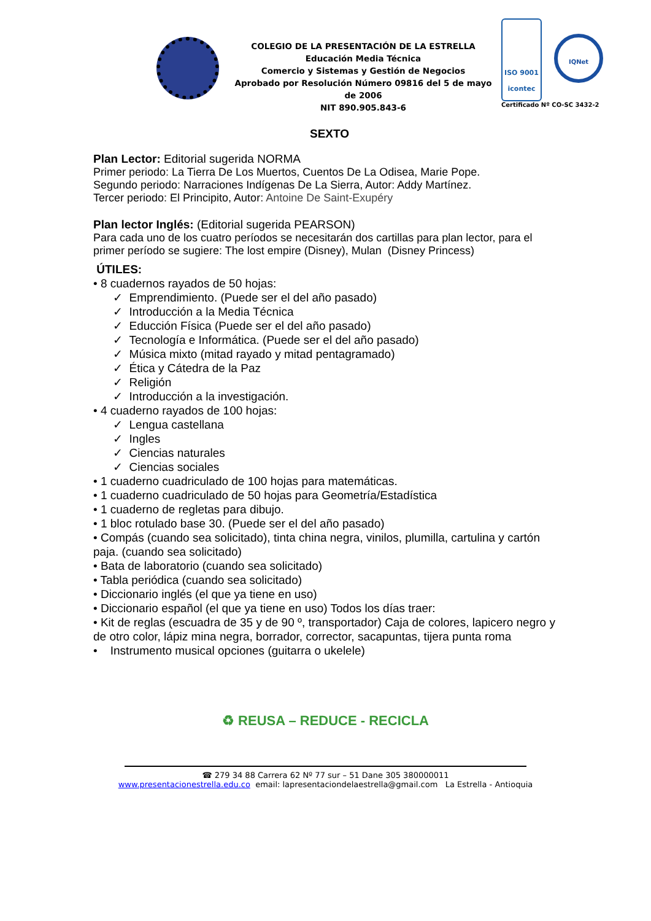COLEGIO DE LA PRESENTACIÓN DE LA ESTRELLA
Educación Media Técnica
Comercio y Sistemas y Gestión de Negocios
Aprobado por Resolución Número 09816 del 5 de mayo de 2006
NIT 890.905.843-6
ISO 9001
icontec IQNet
Certificado Nº CO-SC 3432-2
SEXTO
Plan Lector: Editorial sugerida NORMA
Primer periodo: La Tierra De Los Muertos, Cuentos De La Odisea, Marie Pope.
Segundo periodo: Narraciones Indígenas De La Sierra, Autor: Addy Martínez.
Tercer periodo: El Principito, Autor: Antoine De Saint-Exupéry
Plan lector Inglés: (Editorial sugerida PEARSON)
Para cada uno de los cuatro períodos se necesitarán dos cartillas para plan lector, para el primer período se sugiere: The lost empire (Disney), Mulan (Disney Princess)
ÚTILES:
• 8 cuadernos rayados de 50 hojas:
✓ Emprendimiento. (Puede ser el del año pasado)
✓ Introducción a la Media Técnica
✓ Educción Física (Puede ser el del año pasado)
✓ Tecnología e Informática. (Puede ser el del año pasado)
✓ Música mixto (mitad rayado y mitad pentagramado)
✓ Ética y Cátedra de la Paz
✓ Religión
✓ Introducción a la investigación.
• 4 cuaderno rayados de 100 hojas:
✓ Lengua castellana
✓ Ingles
✓ Ciencias naturales
✓ Ciencias sociales
• 1 cuaderno cuadriculado de 100 hojas para matemáticas.
• 1 cuaderno cuadriculado de 50 hojas para Geometría/Estadística
• 1 cuaderno de regletas para dibujo.
• 1 bloc rotulado base 30. (Puede ser el del año pasado)
• Compás (cuando sea solicitado), tinta china negra, vinilos, plumilla, cartulina y cartón paja. (cuando sea solicitado)
• Bata de laboratorio (cuando sea solicitado)
• Tabla periódica (cuando sea solicitado)
• Diccionario inglés (el que ya tiene en uso)
• Diccionario español (el que ya tiene en uso) Todos los días traer:
• Kit de reglas (escuadra de 35 y de 90 º, transportador) Caja de colores, lapicero negro y de otro color, lápiz mina negra, borrador, corrector, sacapuntas, tijera punta roma
• Instrumento musical opciones (guitarra o ukelele)
♻ REUSA – REDUCE - RECICLA
☎ 279 34 88 Carrera 62 Nº 77 sur – 51 Dane 305 380000011
www.presentacionestrella.edu.co email: lapresentaciondelaestrella@gmail.com La Estrella - Antioquia